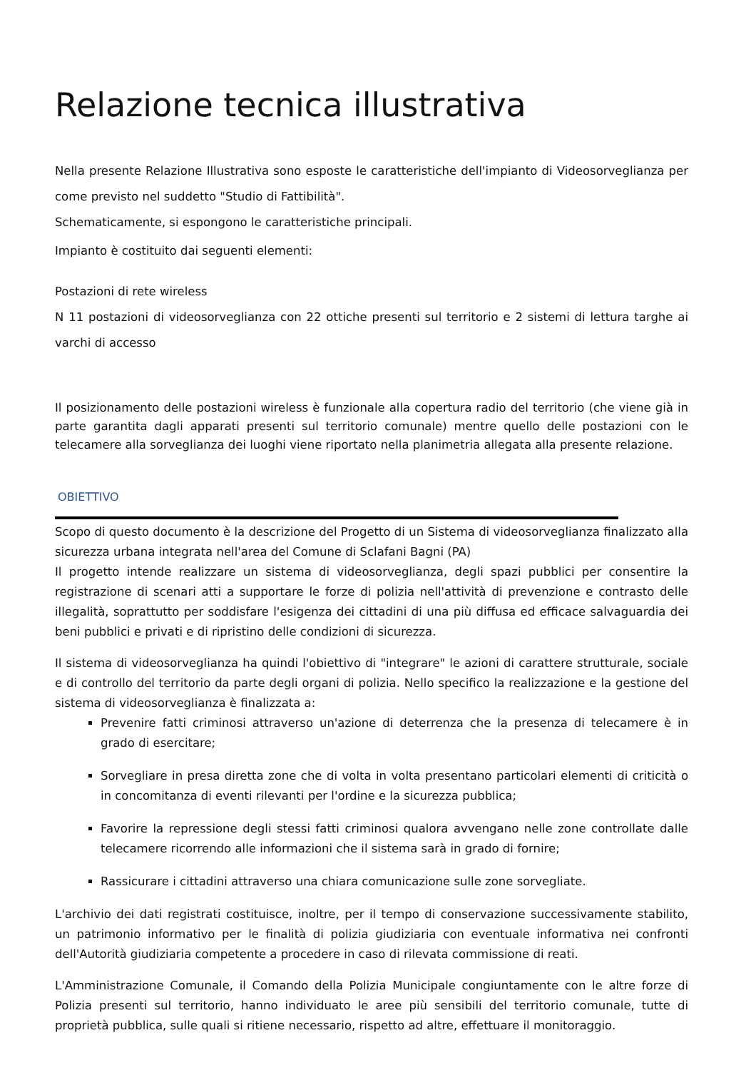Relazione tecnica illustrativa
Nella presente Relazione Illustrativa sono esposte le caratteristiche dell'impianto di Videosorveglianza per come previsto nel suddetto "Studio di Fattibilità".
Schematicamente, si espongono le caratteristiche principali.
Impianto è costituito dai seguenti elementi:
Postazioni di rete wireless
N 11 postazioni di videosorveglianza con 22 ottiche presenti sul territorio e 2 sistemi di lettura targhe ai varchi di accesso
Il posizionamento delle postazioni wireless è funzionale alla copertura radio del territorio (che viene già in parte garantita dagli apparati presenti sul territorio comunale) mentre quello delle postazioni con le telecamere alla sorveglianza dei luoghi viene riportato nella planimetria allegata alla presente relazione.
OBIETTIVO
Scopo di questo documento è la descrizione del Progetto di un Sistema di videosorveglianza finalizzato alla sicurezza urbana integrata nell'area del Comune di Sclafani Bagni (PA)
Il progetto intende realizzare un sistema di videosorveglianza, degli spazi pubblici per consentire la registrazione di scenari atti a supportare le forze di polizia nell'attività di prevenzione e contrasto delle illegalità, soprattutto per soddisfare l'esigenza dei cittadini di una più diffusa ed efficace salvaguardia dei beni pubblici e privati e di ripristino delle condizioni di sicurezza.
Il sistema di videosorveglianza ha quindi l'obiettivo di "integrare" le azioni di carattere strutturale, sociale e di controllo del territorio da parte degli organi di polizia. Nello specifico la realizzazione e la gestione del sistema di videosorveglianza è finalizzata a:
Prevenire fatti criminosi attraverso un'azione di deterrenza che la presenza di telecamere è in grado di esercitare;
Sorvegliare in presa diretta zone che di volta in volta presentano particolari elementi di criticità o in concomitanza di eventi rilevanti per l'ordine e la sicurezza pubblica;
Favorire la repressione degli stessi fatti criminosi qualora avvengano nelle zone controllate dalle telecamere ricorrendo alle informazioni che il sistema sarà in grado di fornire;
Rassicurare i cittadini attraverso una chiara comunicazione sulle zone sorvegliate.
L'archivio dei dati registrati costituisce, inoltre, per il tempo di conservazione successivamente stabilito, un patrimonio informativo per le finalità di polizia giudiziaria con eventuale informativa nei confronti dell'Autorità giudiziaria competente a procedere in caso di rilevata commissione di reati.
L'Amministrazione Comunale, il Comando della Polizia Municipale congiuntamente con le altre forze di Polizia presenti sul territorio, hanno individuato le aree più sensibili del territorio comunale, tutte di proprietà pubblica, sulle quali si ritiene necessario, rispetto ad altre, effettuare il monitoraggio.